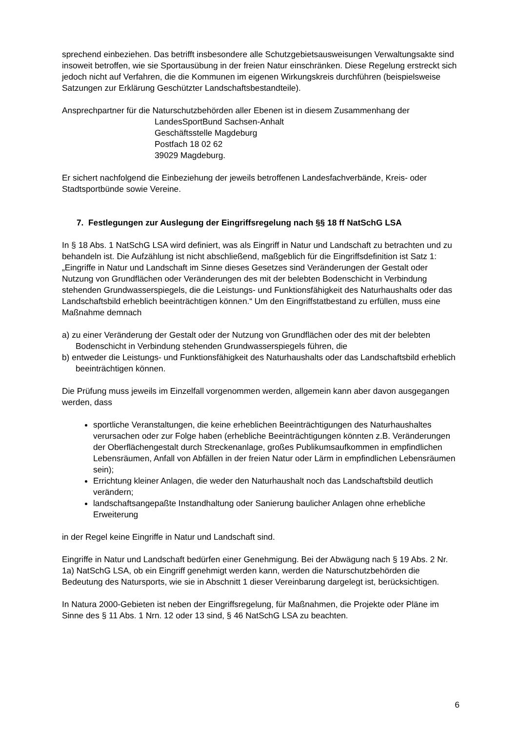sprechend einbeziehen. Das betrifft insbesondere alle Schutzgebietsausweisungen Verwaltungsakte sind insoweit betroffen, wie sie Sportausübung in der freien Natur einschränken. Diese Regelung erstreckt sich jedoch nicht auf Verfahren, die die Kommunen im eigenen Wirkungskreis durchführen (beispielsweise Satzungen zur Erklärung Geschützter Landschaftsbestandteile).
Ansprechpartner für die Naturschutzbehörden aller Ebenen ist in diesem Zusammenhang der
LandesSportBund Sachsen-Anhalt
Geschäftsstelle Magdeburg
Postfach 18 02 62
39029 Magdeburg.
Er sichert nachfolgend die Einbeziehung der jeweils betroffenen Landesfachverbände, Kreis- oder Stadtsportbünde sowie Vereine.
7. Festlegungen zur Auslegung der Eingriffsregelung nach §§ 18 ff NatSchG LSA
In § 18 Abs. 1 NatSchG LSA wird definiert, was als Eingriff in Natur und Landschaft zu betrachten und zu behandeln ist. Die Aufzählung ist nicht abschließend, maßgeblich für die Eingriffsdefinition ist Satz 1: „Eingriffe in Natur und Landschaft im Sinne dieses Gesetzes sind Veränderungen der Gestalt oder Nutzung von Grundflächen oder Veränderungen des mit der belebten Bodenschicht in Verbindung stehenden Grundwasserspiegels, die die Leistungs- und Funktionsfähigkeit des Naturhaushalts oder das Landschaftsbild erheblich beeinträchtigen können.“ Um den Eingriffstatbestand zu erfüllen, muss eine Maßnahme demnach
a) zu einer Veränderung der Gestalt oder der Nutzung von Grundflächen oder des mit der belebten Bodenschicht in Verbindung stehenden Grundwasserspiegels führen, die
b) entweder die Leistungs- und Funktionsfähigkeit des Naturhaushalts oder das Landschaftsbild erheblich beeinträchtigen können.
Die Prüfung muss jeweils im Einzelfall vorgenommen werden, allgemein kann aber davon ausgegangen werden, dass
sportliche Veranstaltungen, die keine erheblichen Beeinträchtigungen des Naturhaushaltes verursachen oder zur Folge haben (erhebliche Beeinträchtigungen könnten z.B. Veränderungen der Oberflächengestalt durch Streckenanlage, großes Publikumsaufkommen in empfindlichen Lebensräumen, Anfall von Abfällen in der freien Natur oder Lärm in empfindlichen Lebensräumen sein);
Errichtung kleiner Anlagen, die weder den Naturhaushalt noch das Landschaftsbild deutlich verändern;
landschaftsangepaßte Instandhaltung oder Sanierung baulicher Anlagen ohne erhebliche Erweiterung
in der Regel keine Eingriffe in Natur und Landschaft sind.
Eingriffe in Natur und Landschaft bedürfen einer Genehmigung. Bei der Abwägung nach § 19 Abs. 2 Nr. 1a) NatSchG LSA, ob ein Eingriff genehmigt werden kann, werden die Naturschutzbehörden die Bedeutung des Natursports, wie sie in Abschnitt 1 dieser Vereinbarung dargelegt ist, berücksichtigen.
In Natura 2000-Gebieten ist neben der Eingriffsregelung, für Maßnahmen, die Projekte oder Pläne im Sinne des § 11 Abs. 1 Nrn. 12 oder 13 sind, § 46 NatSchG LSA zu beachten.
6